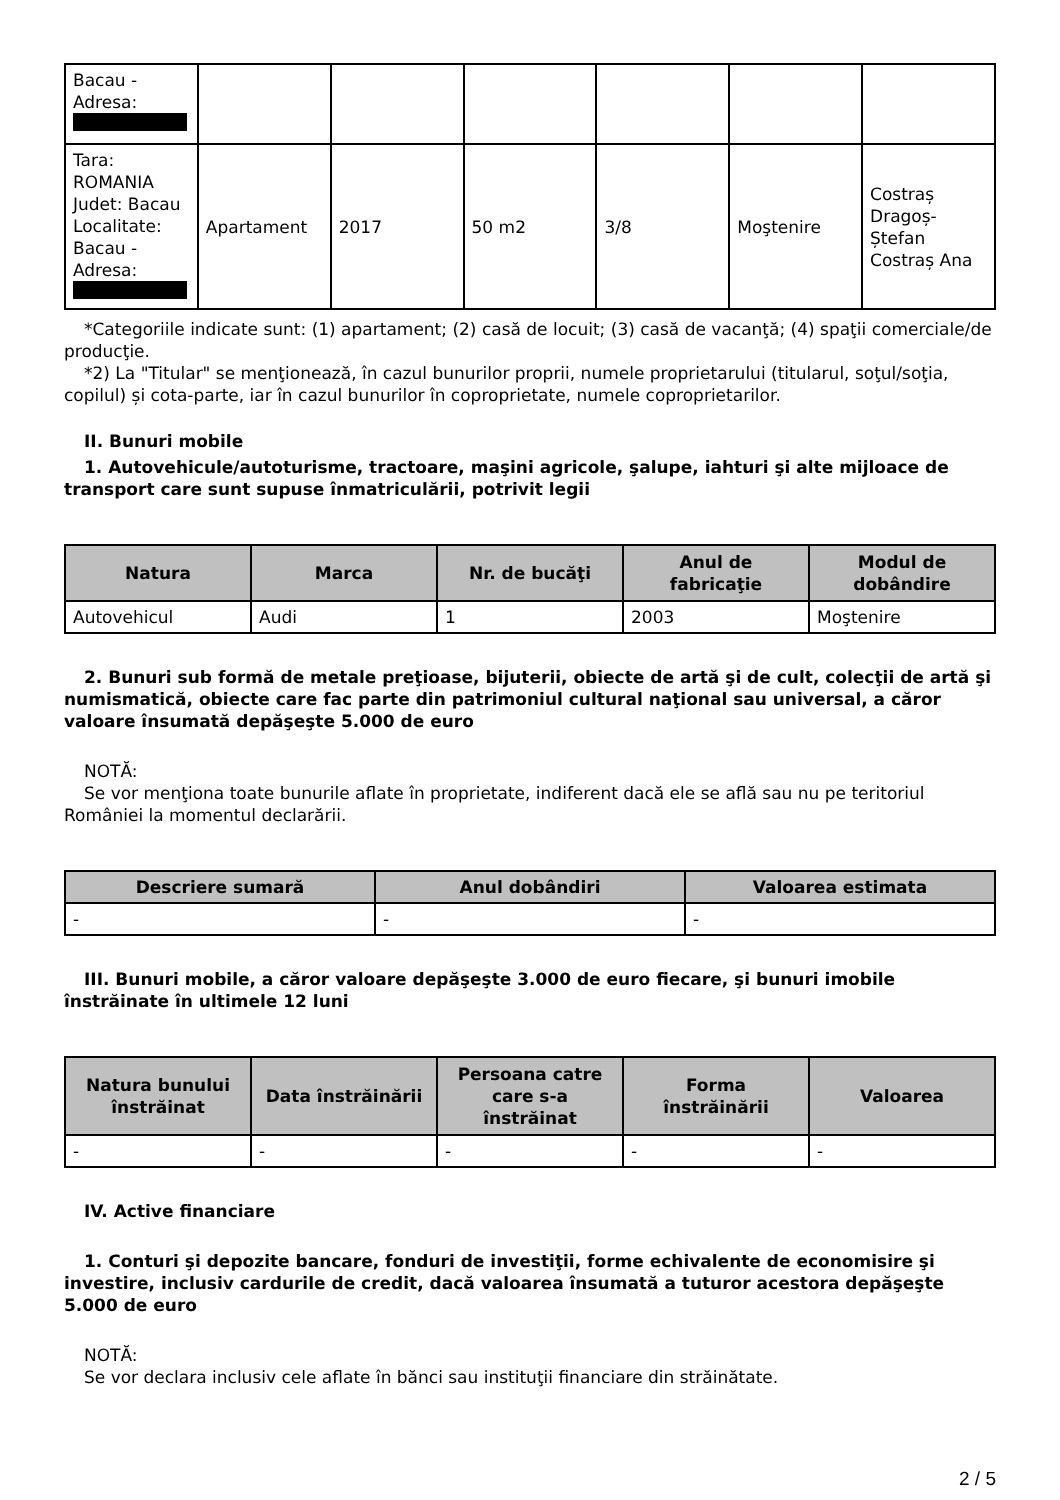| Bacau - Adresa: | | | | | | |
| Tara: ROMANIA Judet: Bacau Localitate: Bacau - Adresa: | Apartament | 2017 | 50 m2 | 3/8 | Moştenire | Costraș Dragoș-Ștefan Costraș Ana |
*Categoriile indicate sunt: (1) apartament; (2) casă de locuit; (3) casă de vacanţă; (4) spaţii comerciale/de producţie.
*2) La "Titular" se menţionează, în cazul bunurilor proprii, numele proprietarului (titularul, soţul/soţia, copilul) și cota-parte, iar în cazul bunurilor în coproprietate, numele coproprietarilor.
II. Bunuri mobile
1. Autovehicule/autoturisme, tractoare, maşini agricole, şalupe, iahturi şi alte mijloace de transport care sunt supuse înmatriculării, potrivit legii
| Natura | Marca | Nr. de bucăţi | Anul de fabricaţie | Modul de dobândire |
| --- | --- | --- | --- | --- |
| Autovehicul | Audi | 1 | 2003 | Moştenire |
2. Bunuri sub formă de metale preţioase, bijuterii, obiecte de artă şi de cult, colecţii de artă şi numismatică, obiecte care fac parte din patrimoniul cultural naţional sau universal, a căror valoare însumată depăşeşte 5.000 de euro
NOTĂ:
Se vor menţiona toate bunurile aflate în proprietate, indiferent dacă ele se află sau nu pe teritoriul României la momentul declarării.
| Descriere sumară | Anul dobândiri | Valoarea estimata |
| --- | --- | --- |
| - | - | - |
III. Bunuri mobile, a căror valoare depăşeşte 3.000 de euro fiecare, şi bunuri imobile înstrăinate în ultimele 12 luni
| Natura bunului înstrăinat | Data înstrăinării | Persoana catre care s-a înstrăinat | Forma înstrăinării | Valoarea |
| --- | --- | --- | --- | --- |
| - | - | - | - | - |
IV. Active financiare
1. Conturi şi depozite bancare, fonduri de investiţii, forme echivalente de economisire şi investire, inclusiv cardurile de credit, dacă valoarea însumată a tuturor acestora depăşeşte 5.000 de euro
NOTĂ:
Se vor declara inclusiv cele aflate în bănci sau instituţii financiare din străinătate.
2 / 5